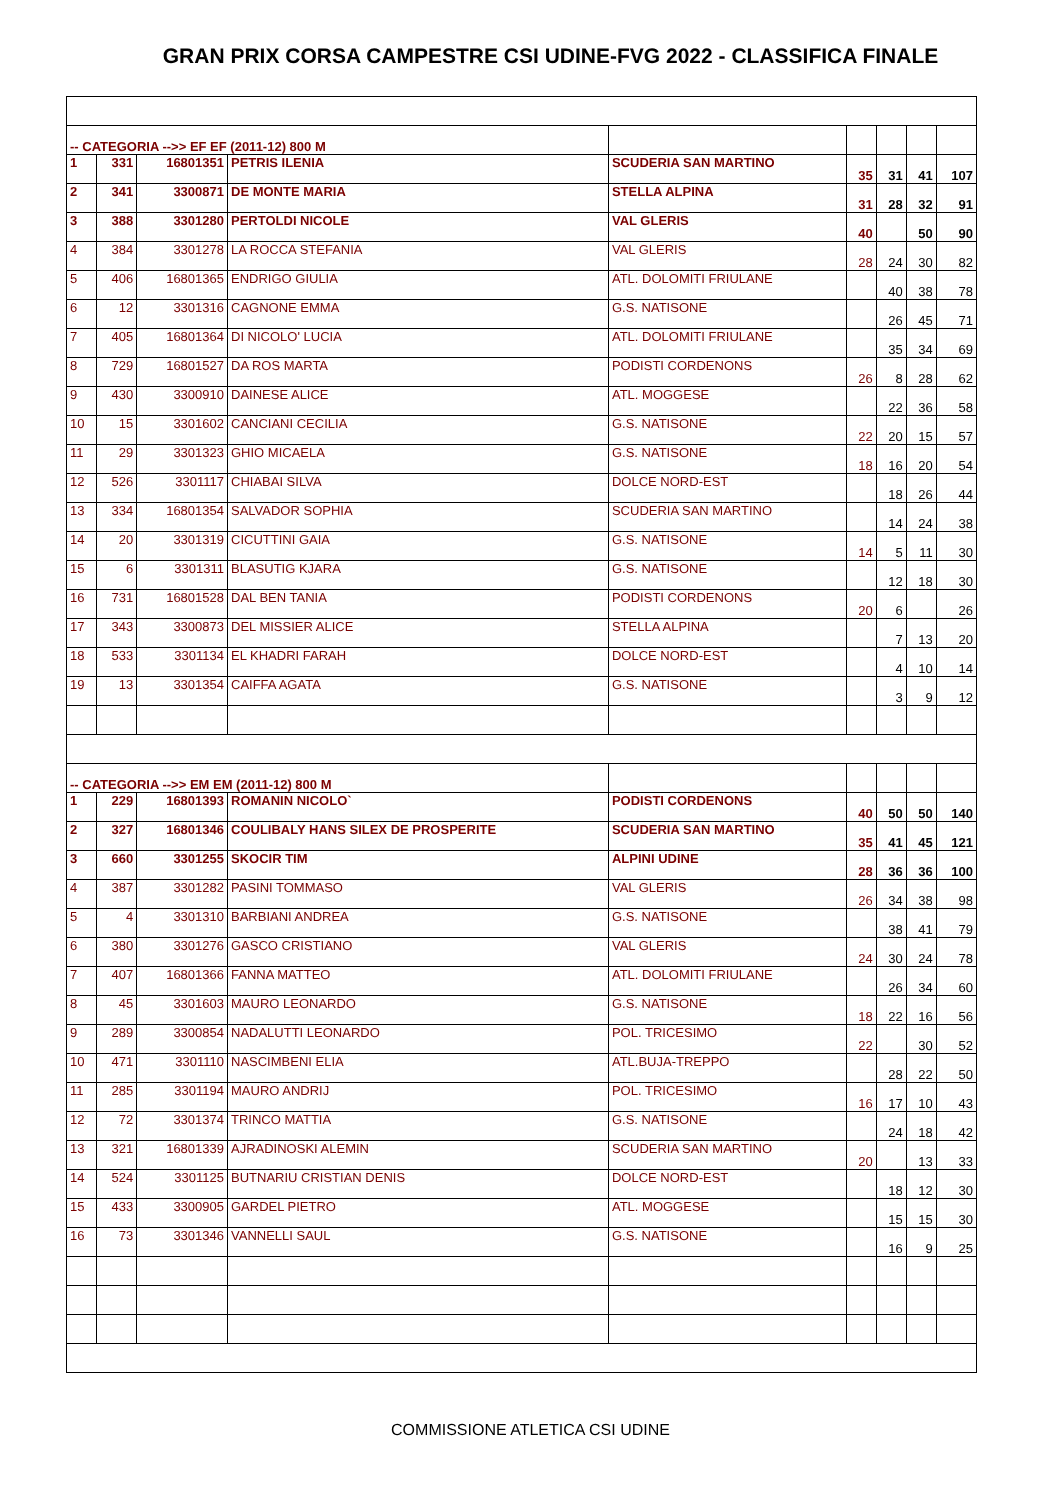GRAN PRIX CORSA CAMPESTRE CSI UDINE-FVG 2022 - CLASSIFICA FINALE
| -- CATEGORIA -->> EF EF (2011-12) 800 M | | | | | | | | |
| 1 | 331 | 16801351 | PETRIS ILENIA | SCUDERIA SAN MARTINO | 35 | 31 | 41 | 107 |
| 2 | 341 | 3300871 | DE MONTE MARIA | STELLA ALPINA | 31 | 28 | 32 | 91 |
| 3 | 388 | 3301280 | PERTOLDI NICOLE | VAL GLERIS | 40 | | 50 | 90 |
| 4 | 384 | 3301278 | LA ROCCA STEFANIA | VAL GLERIS | 28 | 24 | 30 | 82 |
| 5 | 406 | 16801365 | ENDRIGO GIULIA | ATL. DOLOMITI FRIULANE | | 40 | 38 | 78 |
| 6 | 12 | 3301316 | CAGNONE EMMA | G.S. NATISONE | | 26 | 45 | 71 |
| 7 | 405 | 16801364 | DI NICOLO' LUCIA | ATL. DOLOMITI FRIULANE | | 35 | 34 | 69 |
| 8 | 729 | 16801527 | DA ROS MARTA | PODISTI CORDENONS | 26 | 8 | 28 | 62 |
| 9 | 430 | 3300910 | DAINESE ALICE | ATL. MOGGESE | | 22 | 36 | 58 |
| 10 | 15 | 3301602 | CANCIANI CECILIA | G.S. NATISONE | 22 | 20 | 15 | 57 |
| 11 | 29 | 3301323 | GHIO MICAELA | G.S. NATISONE | 18 | 16 | 20 | 54 |
| 12 | 526 | 3301117 | CHIABAI SILVA | DOLCE NORD-EST | | 18 | 26 | 44 |
| 13 | 334 | 16801354 | SALVADOR SOPHIA | SCUDERIA SAN MARTINO | | 14 | 24 | 38 |
| 14 | 20 | 3301319 | CICUTTINI GAIA | G.S. NATISONE | 14 | 5 | 11 | 30 |
| 15 | 6 | 3301311 | BLASUTIG KJARA | G.S. NATISONE | | 12 | 18 | 30 |
| 16 | 731 | 16801528 | DAL BEN TANIA | PODISTI CORDENONS | 20 | 6 | | 26 |
| 17 | 343 | 3300873 | DEL MISSIER ALICE | STELLA ALPINA | | 7 | 13 | 20 |
| 18 | 533 | 3301134 | EL KHADRI FARAH | DOLCE NORD-EST | | 4 | 10 | 14 |
| 19 | 13 | 3301354 | CAIFFA AGATA | G.S. NATISONE | | 3 | 9 | 12 |
| -- CATEGORIA -->> EM EM (2011-12) 800 M | | | | | | | | |
| 1 | 229 | 16801393 | ROMANIN NICOLO` | PODISTI CORDENONS | 40 | 50 | 50 | 140 |
| 2 | 327 | 16801346 | COULIBALY HANS SILEX DE PROSPERITE | SCUDERIA SAN MARTINO | 35 | 41 | 45 | 121 |
| 3 | 660 | 3301255 | SKOCIR TIM | ALPINI UDINE | 28 | 36 | 36 | 100 |
| 4 | 387 | 3301282 | PASINI TOMMASO | VAL GLERIS | 26 | 34 | 38 | 98 |
| 5 | 4 | 3301310 | BARBIANI ANDREA | G.S. NATISONE | | 38 | 41 | 79 |
| 6 | 380 | 3301276 | GASCO CRISTIANO | VAL GLERIS | 24 | 30 | 24 | 78 |
| 7 | 407 | 16801366 | FANNA MATTEO | ATL. DOLOMITI FRIULANE | | 26 | 34 | 60 |
| 8 | 45 | 3301603 | MAURO LEONARDO | G.S. NATISONE | 18 | 22 | 16 | 56 |
| 9 | 289 | 3300854 | NADALUTTI LEONARDO | POL. TRICESIMO | 22 | | 30 | 52 |
| 10 | 471 | 3301110 | NASCIMBENI ELIA | ATL.BUJA-TREPPO | | 28 | 22 | 50 |
| 11 | 285 | 3301194 | MAURO ANDRIJ | POL. TRICESIMO | 16 | 17 | 10 | 43 |
| 12 | 72 | 3301374 | TRINCO MATTIA | G.S. NATISONE | | 24 | 18 | 42 |
| 13 | 321 | 16801339 | AJRADINOSKI ALEMIN | SCUDERIA SAN MARTINO | 20 | | 13 | 33 |
| 14 | 524 | 3301125 | BUTNARIU CRISTIAN DENIS | DOLCE NORD-EST | | 18 | 12 | 30 |
| 15 | 433 | 3300905 | GARDEL PIETRO | ATL. MOGGESE | | 15 | 15 | 30 |
| 16 | 73 | 3301346 | VANNELLI SAUL | G.S. NATISONE | | 16 | 9 | 25 |
COMMISSIONE ATLETICA CSI UDINE